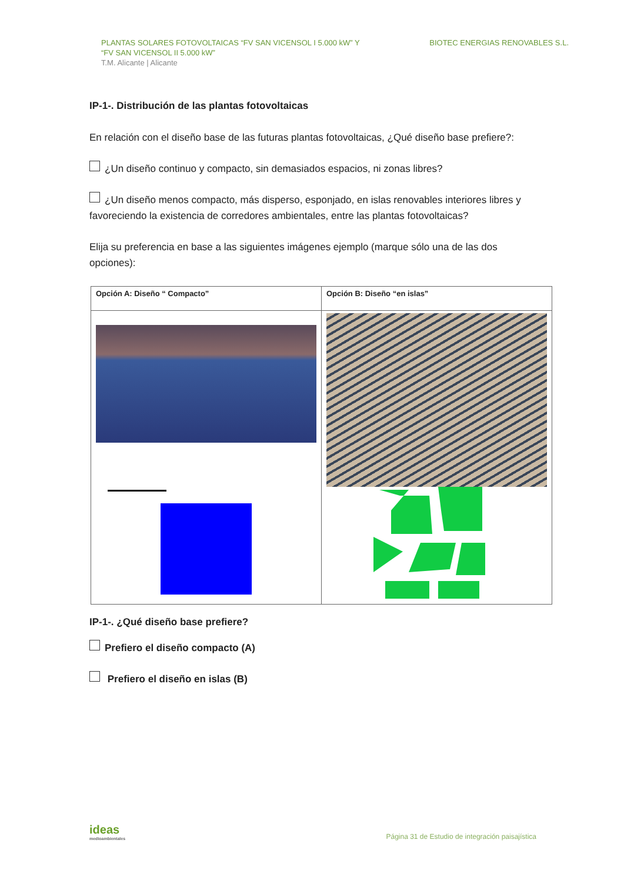PLANTAS SOLARES FOTOVOLTAICAS “FV SAN VICENSOL I 5.000 kW” Y
“FV SAN VICENSOL II 5.000 kW”
T.M. Alicante | Alicante
BIOTEC ENERGIAS RENOVABLES S.L.
IP-1-. Distribución de las plantas fotovoltaicas
En relación con el diseño base de las futuras plantas fotovoltaicas, ¿Qué diseño base prefiere?:
¿Un diseño continuo y compacto, sin demasiados espacios, ni zonas libres?
¿Un diseño menos compacto, más disperso, esponjado, en islas renovables interiores libres y favoreciendo la existencia de corredores ambientales, entre las plantas fotovoltaicas?
Elija su preferencia en base a las siguientes imágenes ejemplo (marque sólo una de las dos opciones):
| Opción A: Diseño “ Compacto” | Opción B: Diseño “en islas” |
IP-1-. ¿Qué diseño base prefiere?
Prefiero el diseño compacto (A)
Prefiero el diseño en islas (B)
ideas
medioambientales
Página 31 de Estudio de integración paisajística